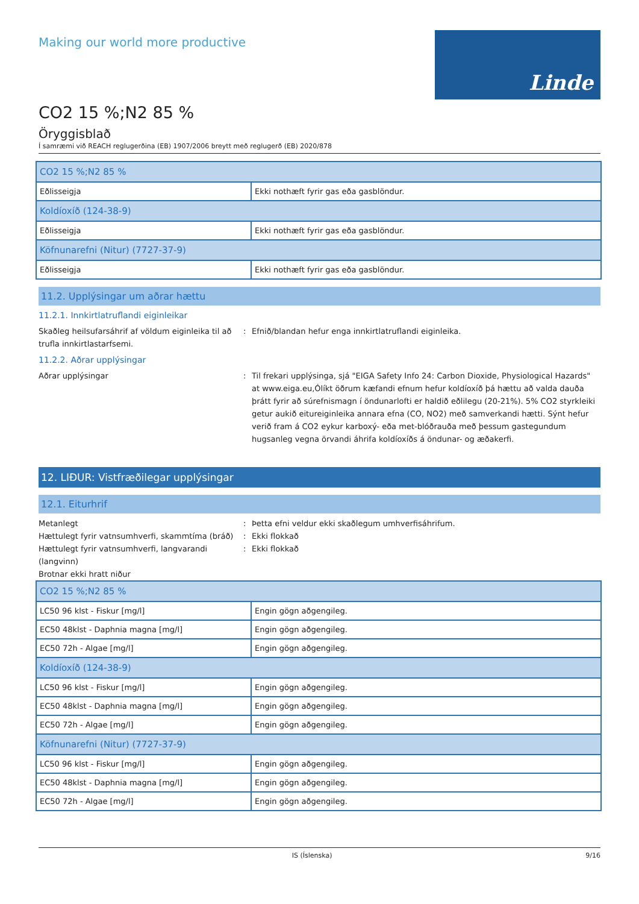Making our world more productive
Linde
CO2 15 %;N2 85 %
Öryggisblað
Í samræmi við REACH reglugerðina (EB) 1907/2006 breytt með reglugerð (EB) 2020/878
| CO2 15 %;N2 85 % | |
| Eðlisseigja | Ekki nothæft fyrir gas eða gasblöndur. |
| Koldíoxíð (124-38-9) | |
| Eðlisseigja | Ekki nothæft fyrir gas eða gasblöndur. |
| Köfnunarefni (Nitur) (7727-37-9) | |
| Eðlisseigja | Ekki nothæft fyrir gas eða gasblöndur. |
11.2. Upplýsingar um aðrar hættu
11.2.1. Innkirtlatruflandi eiginleikar
Skaðleg heilsufarsáhrif af völdum eiginleika til að trufla innkirtlastarfsemi.
: Efnið/blandan hefur enga innkirtlatruflandi eiginleika.
11.2.2. Aðrar upplýsingar
Aðrar upplýsingar : Til frekari upplýsinga, sjá "EIGA Safety Info 24: Carbon Dioxide, Physiological Hazards" at www.eiga.eu,Ólíkt öðrum kæfandi efnum hefur koldíoxíð þá hættu að valda dauða þrátt fyrir að súrefnismagn í öndunarlofti er haldið eðlilegu (20-21%). 5% CO2 styrkleiki getur aukið eitureiginleika annara efna (CO, NO2) með samverkandi hætti. Sýnt hefur verið fram á CO2 eykur karboxý- eða met-blóðrauða með þessum gastegundum hugsanleg vegna örvandi áhrifa koldíoxíðs á öndunar- og æðakerfi.
12. LIÐUR: Vistfræðilegar upplýsingar
12.1. Eiturhrif
Metanlegt : Þetta efni veldur ekki skaðlegum umhverfisáhrifum.
Hættulegt fyrir vatnsumhverfi, skammtíma (bráð)
: Ekki flokkað
Hættulegt fyrir vatnsumhverfi, langvarandi (langvinn)
: Ekki flokkað
Brotnar ekki hratt niður
| CO2 15 %;N2 85 % | |
| LC50 96 klst - Fiskur [mg/l] | Engin gögn aðgengileg. |
| EC50 48klst - Daphnia magna [mg/l] | Engin gögn aðgengileg. |
| EC50 72h - Algae [mg/l] | Engin gögn aðgengileg. |
| Koldíoxíð (124-38-9) | |
| LC50 96 klst - Fiskur [mg/l] | Engin gögn aðgengileg. |
| EC50 48klst - Daphnia magna [mg/l] | Engin gögn aðgengileg. |
| EC50 72h - Algae [mg/l] | Engin gögn aðgengileg. |
| Köfnunarefni (Nitur) (7727-37-9) | |
| LC50 96 klst - Fiskur [mg/l] | Engin gögn aðgengileg. |
| EC50 48klst - Daphnia magna [mg/l] | Engin gögn aðgengileg. |
| EC50 72h - Algae [mg/l] | Engin gögn aðgengileg. |
IS (Íslenska) 9/16